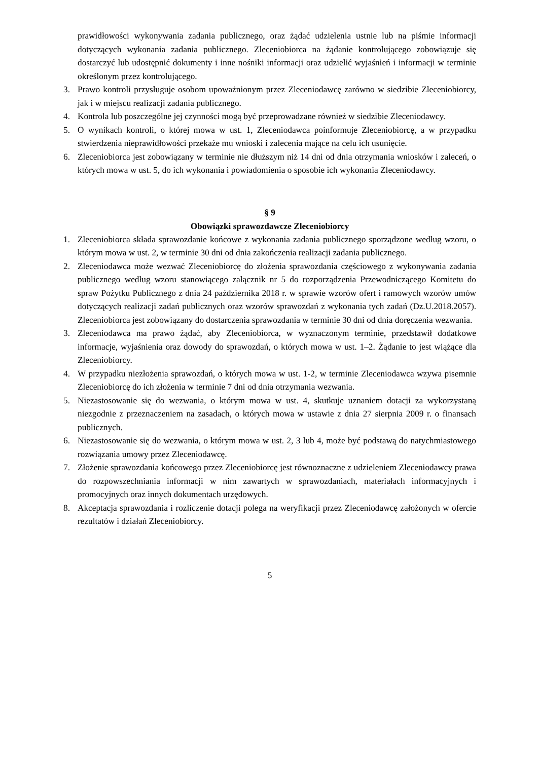prawidłowości wykonywania zadania publicznego, oraz żądać udzielenia ustnie lub na piśmie informacji dotyczących wykonania zadania publicznego. Zleceniobiorca na żądanie kontrolującego zobowiązuje się dostarczyć lub udostępnić dokumenty i inne nośniki informacji oraz udzielić wyjaśnień i informacji w terminie określonym przez kontrolującego.
3. Prawo kontroli przysługuje osobom upoważnionym przez Zleceniodawcę zarówno w siedzibie Zleceniobiorcy, jak i w miejscu realizacji zadania publicznego.
4. Kontrola lub poszczególne jej czynności mogą być przeprowadzane również w siedzibie Zleceniodawcy.
5. O wynikach kontroli, o której mowa w ust. 1, Zleceniodawca poinformuje Zleceniobiorcę, a w przypadku stwierdzenia nieprawidłowości przekaże mu wnioski i zalecenia mające na celu ich usunięcie.
6. Zleceniobiorca jest zobowiązany w terminie nie dłuższym niż 14 dni od dnia otrzymania wniosków i zaleceń, o których mowa w ust. 5, do ich wykonania i powiadomienia o sposobie ich wykonania Zleceniodawcy.
§ 9
Obowiązki sprawozdawcze Zleceniobiorcy
1. Zleceniobiorca składa sprawozdanie końcowe z wykonania zadania publicznego sporządzone według wzoru, o którym mowa w ust. 2, w terminie 30 dni od dnia zakończenia realizacji zadania publicznego.
2. Zleceniodawca może wezwać Zleceniobiorcę do złożenia sprawozdania częściowego z wykonywania zadania publicznego według wzoru stanowiącego załącznik nr 5 do rozporządzenia Przewodniczącego Komitetu do spraw Pożytku Publicznego z dnia 24 października 2018 r. w sprawie wzorów ofert i ramowych wzorów umów dotyczących realizacji zadań publicznych oraz wzorów sprawozdań z wykonania tych zadań (Dz.U.2018.2057). Zleceniobiorca jest zobowiązany do dostarczenia sprawozdania w terminie 30 dni od dnia doręczenia wezwania.
3. Zleceniodawca ma prawo żądać, aby Zleceniobiorca, w wyznaczonym terminie, przedstawił dodatkowe informacje, wyjaśnienia oraz dowody do sprawozdań, o których mowa w ust. 1–2. Żądanie to jest wiążące dla Zleceniobiorcy.
4. W przypadku niezłożenia sprawozdań, o których mowa w ust. 1-2, w terminie Zleceniodawca wzywa pisemnie Zleceniobiorcę do ich złożenia w terminie 7 dni od dnia otrzymania wezwania.
5. Niezastosowanie się do wezwania, o którym mowa w ust. 4, skutkuje uznaniem dotacji za wykorzystaną niezgodnie z przeznaczeniem na zasadach, o których mowa w ustawie z dnia 27 sierpnia 2009 r. o finansach publicznych.
6. Niezastosowanie się do wezwania, o którym mowa w ust. 2, 3 lub 4, może być podstawą do natychmiastowego rozwiązania umowy przez Zleceniodawcę.
7. Złożenie sprawozdania końcowego przez Zleceniobiorcę jest równoznaczne z udzieleniem Zleceniodawcy prawa do rozpowszechniania informacji w nim zawartych w sprawozdaniach, materiałach informacyjnych i promocyjnych oraz innych dokumentach urzędowych.
8. Akceptacja sprawozdania i rozliczenie dotacji polega na weryfikacji przez Zleceniodawcę założonych w ofercie rezultatów i działań Zleceniobiorcy.
5